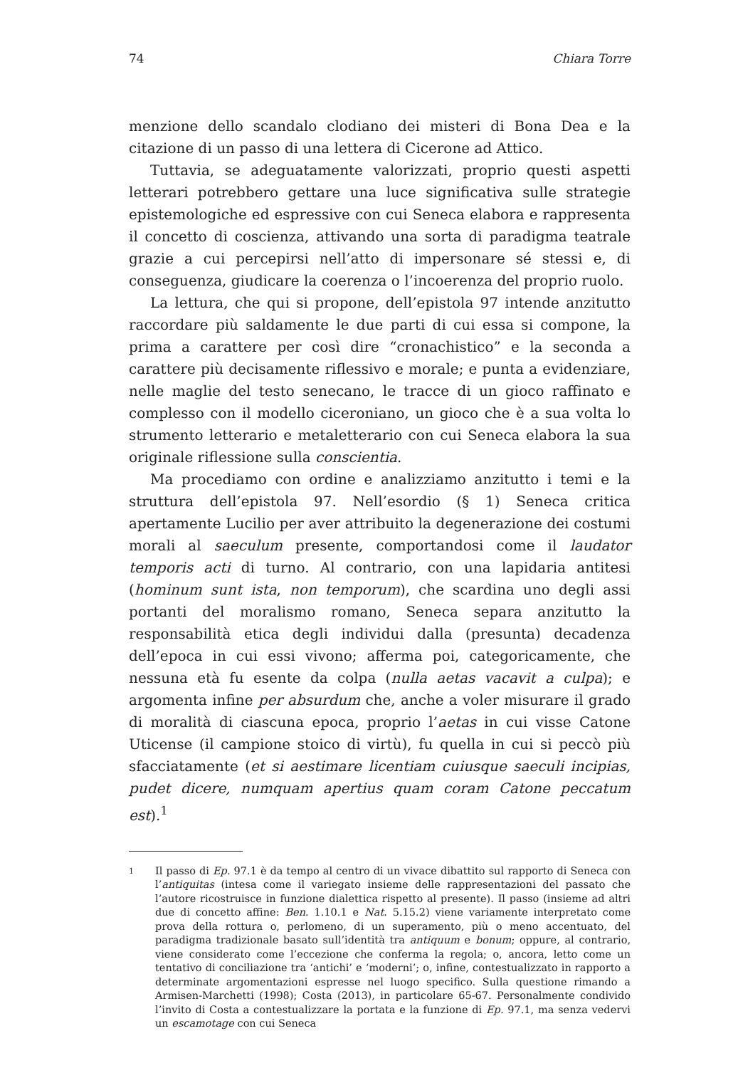74 Chiara Torre
menzione dello scandalo clodiano dei misteri di Bona Dea e la citazione di un passo di una lettera di Cicerone ad Attico.
Tuttavia, se adeguatamente valorizzati, proprio questi aspetti letterari potrebbero gettare una luce significativa sulle strategie epistemologiche ed espressive con cui Seneca elabora e rappresenta il concetto di coscienza, attivando una sorta di paradigma teatrale grazie a cui percepirsi nell’atto di impersonare sé stessi e, di conseguenza, giudicare la coerenza o l’incoerenza del proprio ruolo.
La lettura, che qui si propone, dell’epistola 97 intende anzitutto raccordare più saldamente le due parti di cui essa si compone, la prima a carattere per così dire “cronachistico” e la seconda a carattere più decisamente riflessivo e morale; e punta a evidenziare, nelle maglie del testo senecano, le tracce di un gioco raffinato e complesso con il modello ciceroniano, un gioco che è a sua volta lo strumento letterario e metaletterario con cui Seneca elabora la sua originale riflessione sulla conscientia.
Ma procediamo con ordine e analizziamo anzitutto i temi e la struttura dell’epistola 97. Nell’esordio (§ 1) Seneca critica apertamente Lucilio per aver attribuito la degenerazione dei costumi morali al saeculum presente, comportandosi come il laudator temporis acti di turno. Al contrario, con una lapidaria antitesi (hominum sunt ista, non temporum), che scardina uno degli assi portanti del moralismo romano, Seneca separa anzitutto la responsabilità etica degli individui dalla (presunta) decadenza dell’epoca in cui essi vivono; afferma poi, categoricamente, che nessuna età fu esente da colpa (nulla aetas vacavit a culpa); e argomenta infine per absurdum che, anche a voler misurare il grado di moralità di ciascuna epoca, proprio l’aetas in cui visse Catone Uticense (il campione stoico di virtù), fu quella in cui si peccò più sfacciatamente (et si aestimare licentiam cuiusque saeculi incipias, pudet dicere, numquam apertius quam coram Catone peccatum est).<sup>1</sup>
1 Il passo di Ep. 97.1 è da tempo al centro di un vivace dibattito sul rapporto di Seneca con l’antiquitas (intesa come il variegato insieme delle rappresentazioni del passato che l’autore ricostruisce in funzione dialettica rispetto al presente). Il passo (insieme ad altri due di concetto affine: Ben. 1.10.1 e Nat. 5.15.2) viene variamente interpretato come prova della rottura o, perlomeno, di un superamento, più o meno accentuato, del paradigma tradizionale basato sull’identità tra antiquum e bonum; oppure, al contrario, viene considerato come l’eccezione che conferma la regola; o, ancora, letto come un tentativo di conciliazione tra ‘antichi’ e ‘moderni’; o, infine, contestualizzato in rapporto a determinate argomentazioni espresse nel luogo specifico. Sulla questione rimando a Armisen-Marchetti (1998); Costa (2013), in particolare 65-67. Personalmente condivido l’invito di Costa a contestualizzare la portata e la funzione di Ep. 97.1, ma senza vedervi un escamotage con cui Seneca